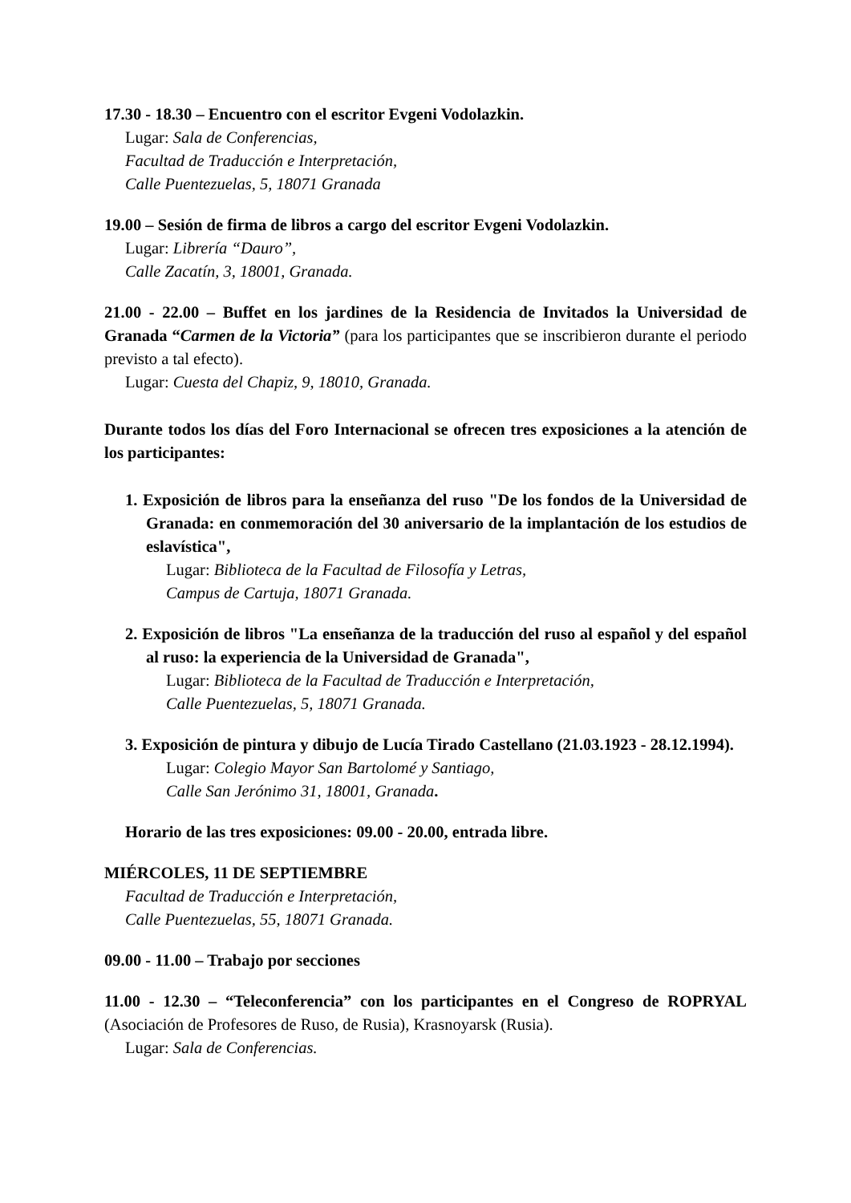17.30 - 18.30 – Encuentro con el escritor Evgeni Vodolazkin.
Lugar: Sala de Conferencias,
Facultad de Traducción e Interpretación,
Calle Puentezuelas, 5, 18071 Granada
19.00 – Sesión de firma de libros a cargo del escritor Evgeni Vodolazkin.
Lugar: Librería “Dauro”,
Calle Zacatín, 3, 18001, Granada.
21.00 - 22.00 – Buffet en los jardines de la Residencia de Invitados la Universidad de Granada “Carmen de la Victoria” (para los participantes que se inscribieron durante el periodo previsto a tal efecto).
Lugar: Cuesta del Chapiz, 9, 18010, Granada.
Durante todos los días del Foro Internacional se ofrecen tres exposiciones a la atención de los participantes:
1. Exposición de libros para la enseñanza del ruso "De los fondos de la Universidad de Granada: en conmemoración del 30 aniversario de la implantación de los estudios de eslavística",
Lugar: Biblioteca de la Facultad de Filosofía y Letras,
Campus de Cartuja, 18071 Granada.
2. Exposición de libros "La enseñanza de la traducción del ruso al español y del español al ruso: la experiencia de la Universidad de Granada",
Lugar: Biblioteca de la Facultad de Traducción e Interpretación,
Calle Puentezuelas, 5, 18071 Granada.
3. Exposición de pintura y dibujo de Lucía Tirado Castellano (21.03.1923 - 28.12.1994).
Lugar: Colegio Mayor San Bartolomé y Santiago,
Calle San Jerónimo 31, 18001, Granada.
Horario de las tres exposiciones: 09.00 - 20.00, entrada libre.
MIÉRCOLES, 11 DE SEPTIEMBRE
Facultad de Traducción e Interpretación,
Calle Puentezuelas, 55, 18071 Granada.
09.00 - 11.00 – Trabajo por secciones
11.00 - 12.30 – “Teleconferencia” con los participantes en el Congreso de ROPRYAL (Asociación de Profesores de Ruso, de Rusia), Krasnoyarsk (Rusia).
Lugar: Sala de Conferencias.